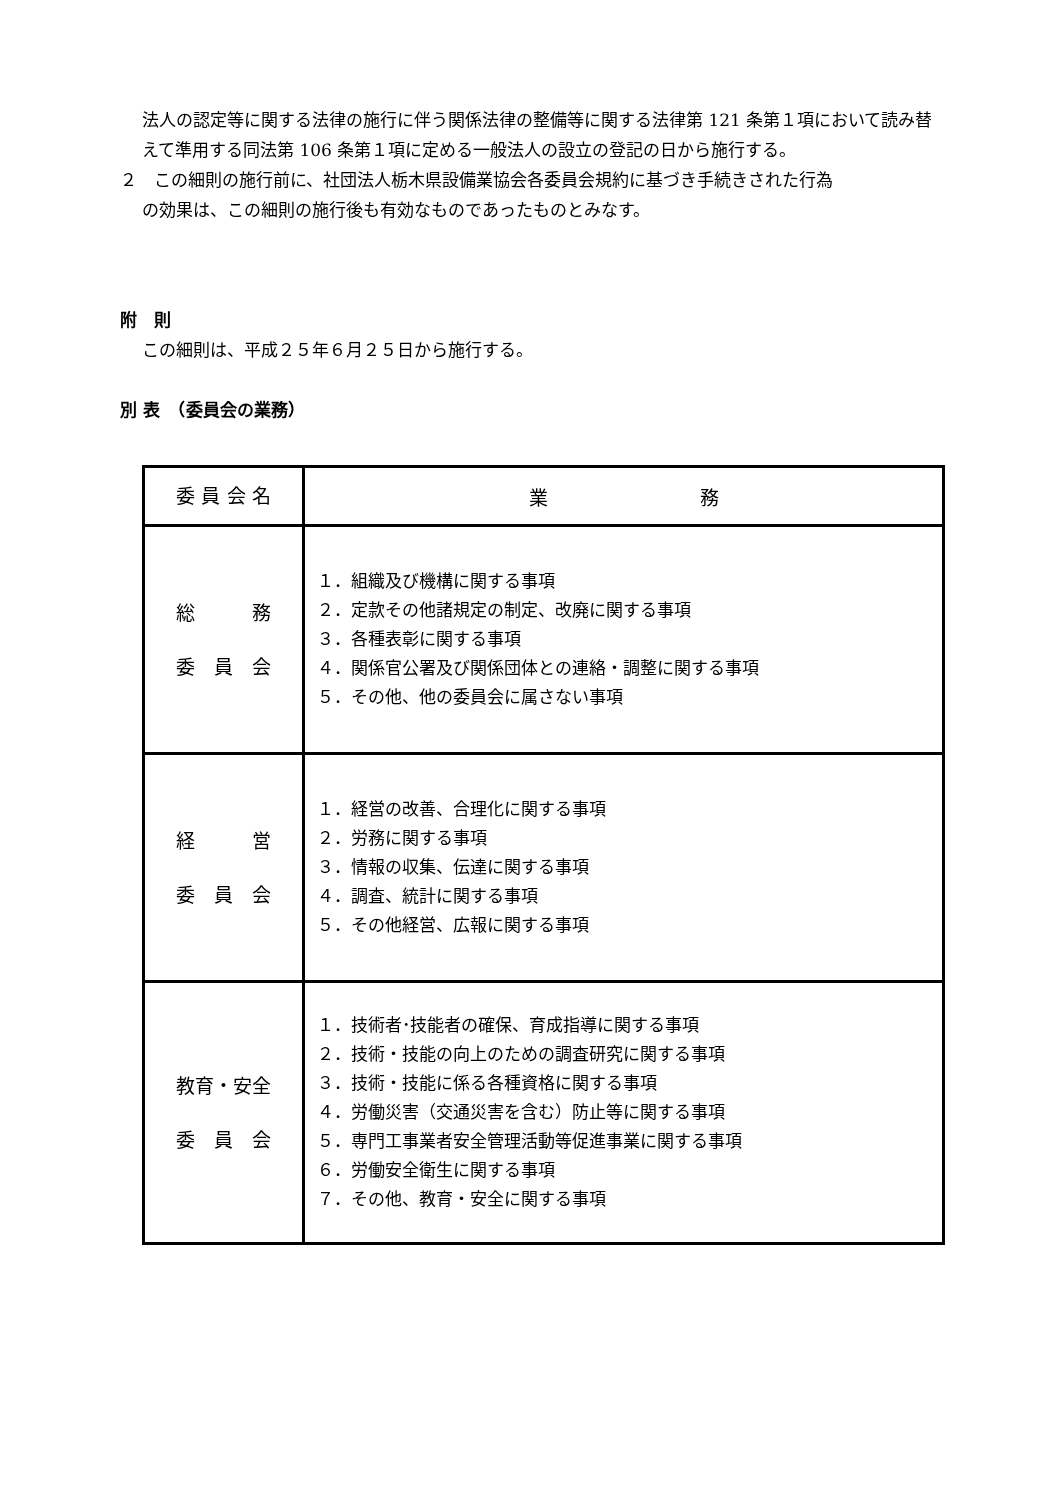法人の認定等に関する法律の施行に伴う関係法律の整備等に関する法律第 121 条第１項において読み替えて準用する同法第 106 条第１項に定める一般法人の設立の登記の日から施行する。
２　この細則の施行前に、社団法人栃木県設備業協会各委員会規約に基づき手続きされた行為
の効果は、この細則の施行後も有効なものであったものとみなす。
附　則
この細則は、平成２５年６月２５日から施行する。
別 表　（委員会の業務）
| 委 員 会 名 | 業 務 |
| 総 務 委 員 会 | １．組織及び機構に関する事項 ２．定款その他諸規定の制定、改廃に関する事項 ３．各種表彰に関する事項 ４．関係官公署及び関係団体との連絡・調整に関する事項 ５．その他、他の委員会に属さない事項 |
| 経 営 委 員 会 | １．経営の改善、合理化に関する事項 ２．労務に関する事項 ３．情報の収集、伝達に関する事項 ４．調査、統計に関する事項 ５．その他経営、広報に関する事項 |
| 教育・安全 委 員 会 | １．技術者･技能者の確保、育成指導に関する事項 ２．技術・技能の向上のための調査研究に関する事項 ３．技術・技能に係る各種資格に関する事項 ４．労働災害（交通災害を含む）防止等に関する事項 ５．専門工事業者安全管理活動等促進事業に関する事項 ６．労働安全衛生に関する事項 ７．その他、教育・安全に関する事項 |